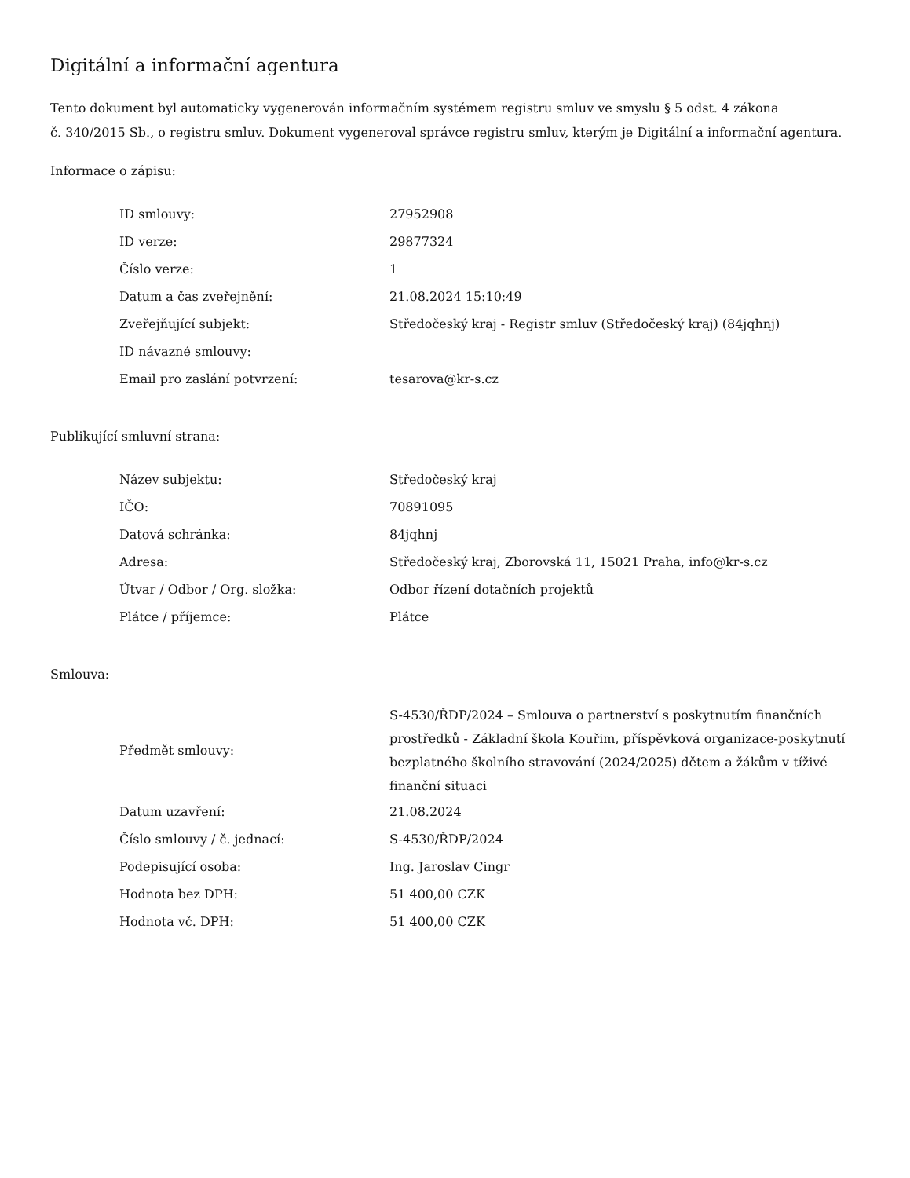Digitální a informační agentura
Tento dokument byl automaticky vygenerován informačním systémem registru smluv ve smyslu § 5 odst. 4 zákona
č. 340/2015 Sb., o registru smluv. Dokument vygeneroval správce registru smluv, kterým je Digitální a informační agentura.
Informace o zápisu:
| ID smlouvy: | 27952908 |
| ID verze: | 29877324 |
| Číslo verze: | 1 |
| Datum a čas zveřejnění: | 21.08.2024 15:10:49 |
| Zveřejňující subjekt: | Středočeský kraj - Registr smluv (Středočeský kraj) (84jqhnj) |
| ID návazné smlouvy: | |
| Email pro zaslání potvrzení: | tesarova@kr-s.cz |
Publikující smluvní strana:
| Název subjektu: | Středočeský kraj |
| IČO: | 70891095 |
| Datová schránka: | 84jqhnj |
| Adresa: | Středočeský kraj, Zborovská 11, 15021 Praha, info@kr-s.cz |
| Útvar / Odbor / Org. složka: | Odbor řízení dotačních projektů |
| Plátce / příjemce: | Plátce |
Smlouva:
| Předmět smlouvy: | S-4530/ŘDP/2024 – Smlouva o partnerství s poskytnutím finančních prostředků - Základní škola Kouřim, příspěvková organizace-poskytnutí bezplatného školního stravování (2024/2025) dětem a žákům v tíživé finanční situaci |
| Datum uzavření: | 21.08.2024 |
| Číslo smlouvy / č. jednací: | S-4530/ŘDP/2024 |
| Podepisující osoba: | Ing. Jaroslav Cingr |
| Hodnota bez DPH: | 51 400,00 CZK |
| Hodnota vč. DPH: | 51 400,00 CZK |